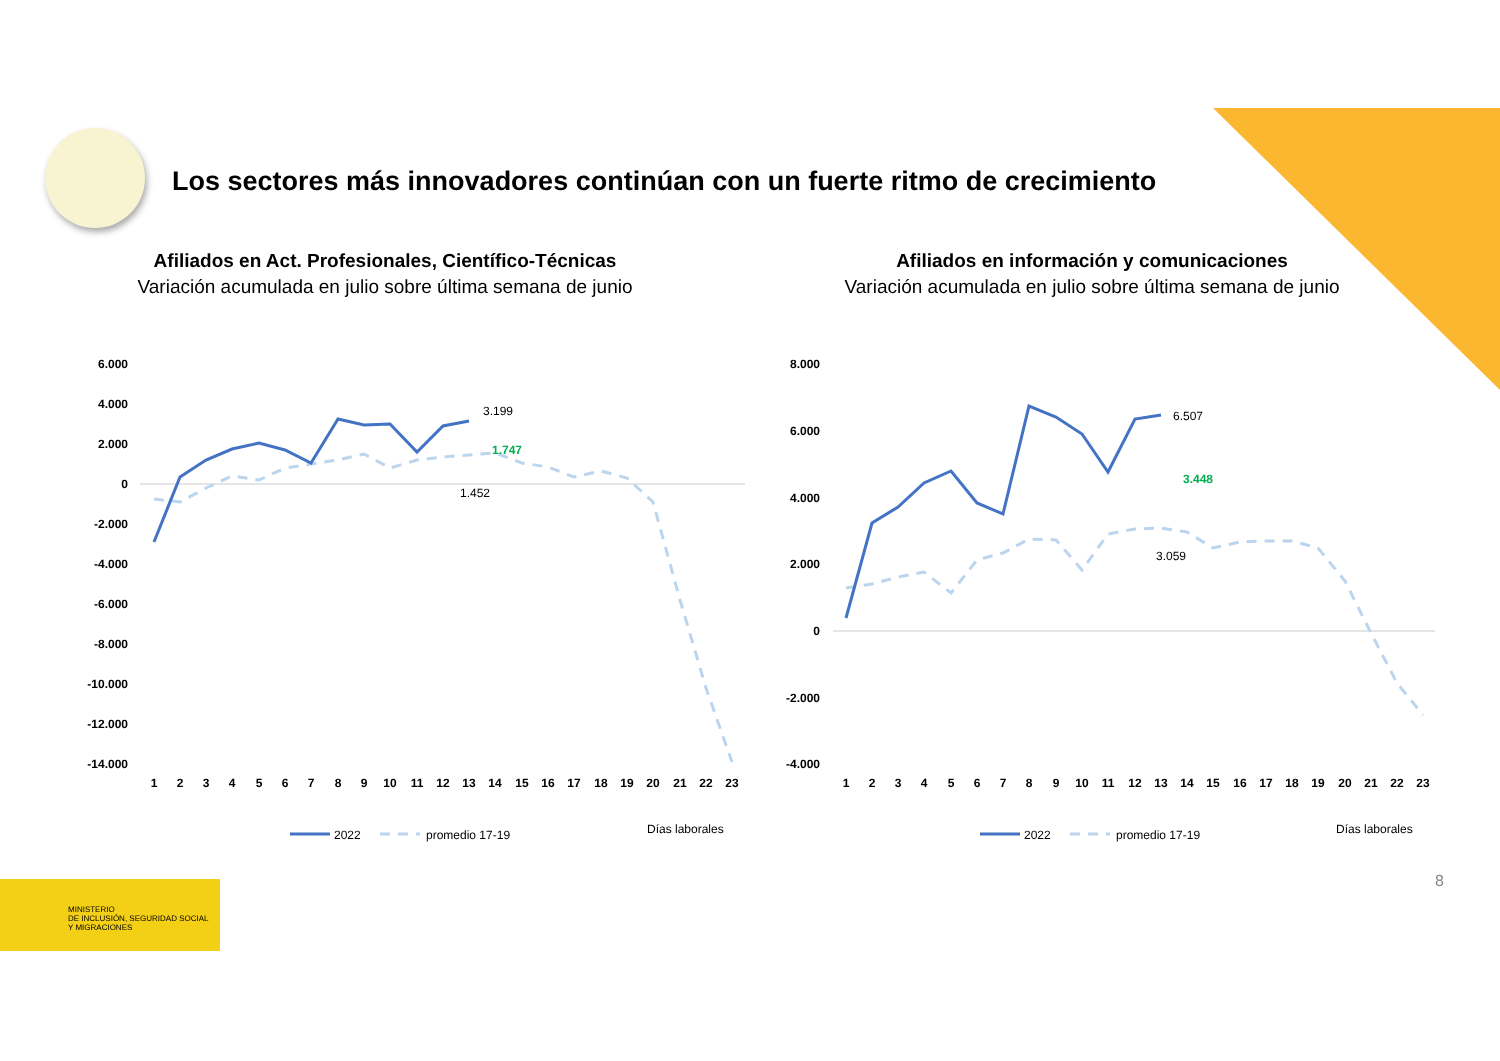Los sectores más innovadores continúan con un fuerte ritmo de crecimiento
Afiliados en Act. Profesionales, Científico-Técnicas
Variación acumulada en julio sobre última semana de junio
Afiliados en información y comunicaciones
Variación acumulada en julio sobre última semana de junio
6.000
4.000
2.000
0
-2.000
-4.000
-6.000
-8.000
-10.000
-12.000
-14.000
8.000
6.000
4.000
2.000
0
-2.000
-4.000
3.199
1.452
1.747
6.507
3.059
3.448
1
2
3
4
5
6
7
8
9
10
11
12
13
14
15
16
17
18
19
20
21
22
23
1
2
3
4
5
6
7
8
9
10
11
12
13
14
15
16
17
18
19
20
21
22
23
2022
promedio 17-19
Días laborales
2022
promedio 17-19
Días laborales
MINISTERIO
DE INCLUSIÓN, SEGURIDAD SOCIAL
Y MIGRACIONES
8